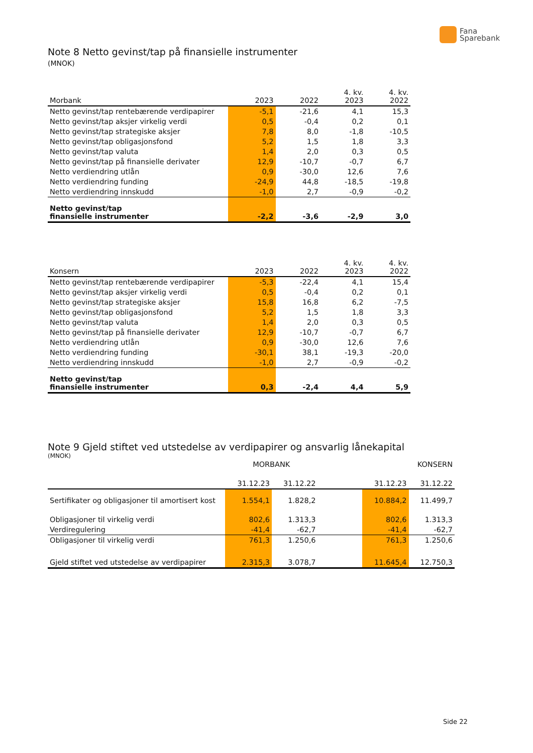Fana
Sparebank
Note 8 Netto gevinst/tap på finansielle instrumenter
(MNOK)
| Morbank | 2023 | 2022 | 4. kv. 2023 | 4. kv. 2022 |
| --- | --- | --- | --- | --- |
| Netto gevinst/tap rentebærende verdipapirer | -5,1 | -21,6 | 4,1 | 15,3 |
| Netto gevinst/tap aksjer virkelig verdi | 0,5 | -0,4 | 0,2 | 0,1 |
| Netto gevinst/tap strategiske aksjer | 7,8 | 8,0 | -1,8 | -10,5 |
| Netto gevinst/tap obligasjonsfond | 5,2 | 1,5 | 1,8 | 3,3 |
| Netto gevinst/tap valuta | 1,4 | 2,0 | 0,3 | 0,5 |
| Netto gevinst/tap på finansielle derivater | 12,9 | -10,7 | -0,7 | 6,7 |
| Netto verdiendring utlån | 0,9 | -30,0 | 12,6 | 7,6 |
| Netto verdiendring funding | -24,9 | 44,8 | -18,5 | -19,8 |
| Netto verdiendring innskudd | -1,0 | 2,7 | -0,9 | -0,2 |
| Netto gevinst/tap finansielle instrumenter | -2,2 | -3,6 | -2,9 | 3,0 |
| Konsern | 2023 | 2022 | 4. kv. 2023 | 4. kv. 2022 |
| --- | --- | --- | --- | --- |
| Netto gevinst/tap rentebærende verdipapirer | -5,3 | -22,4 | 4,1 | 15,4 |
| Netto gevinst/tap aksjer virkelig verdi | 0,5 | -0,4 | 0,2 | 0,1 |
| Netto gevinst/tap strategiske aksjer | 15,8 | 16,8 | 6,2 | -7,5 |
| Netto gevinst/tap obligasjonsfond | 5,2 | 1,5 | 1,8 | 3,3 |
| Netto gevinst/tap valuta | 1,4 | 2,0 | 0,3 | 0,5 |
| Netto gevinst/tap på finansielle derivater | 12,9 | -10,7 | -0,7 | 6,7 |
| Netto verdiendring utlån | 0,9 | -30,0 | 12,6 | 7,6 |
| Netto verdiendring funding | -30,1 | 38,1 | -19,3 | -20,0 |
| Netto verdiendring innskudd | -1,0 | 2,7 | -0,9 | -0,2 |
| Netto gevinst/tap finansielle instrumenter | 0,3 | -2,4 | 4,4 | 5,9 |
Note 9 Gjeld stiftet ved utstedelse av verdipapirer og ansvarlig lånekapital
(MNOK)
| | MORBANK | | | KONSERN | |
| --- | --- | --- | --- | --- | --- |
| | 31.12.23 | 31.12.22 | | 31.12.23 | 31.12.22 |
| Sertifikater og obligasjoner til amortisert kost | 1.554,1 | 1.828,2 | | 10.884,2 | 11.499,7 |
| Obligasjoner til virkelig verdi | 802,6 | 1.313,3 | | 802,6 | 1.313,3 |
| Verdiregulering | -41,4 | -62,7 | | -41,4 | -62,7 |
| Obligasjoner til virkelig verdi | 761,3 | 1.250,6 | | 761,3 | 1.250,6 |
| Gjeld stiftet ved utstedelse av verdipapirer | 2.315,3 | 3.078,7 | | 11.645,4 | 12.750,3 |
Side 22